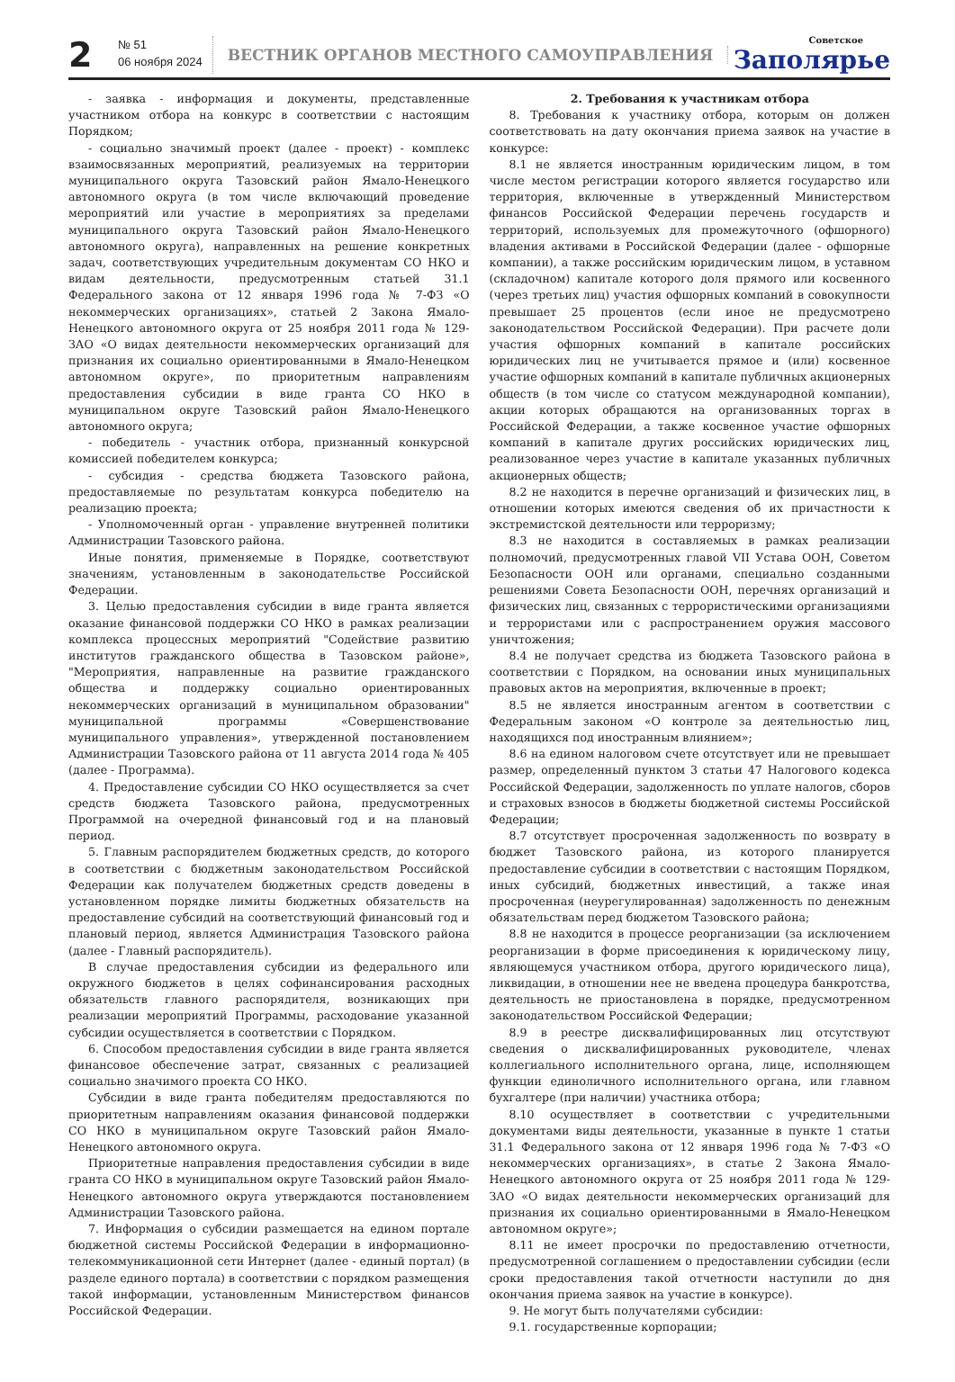2
№ 51
06 ноября 2024
ВЕСТНИК ОРГАНОВ МЕСТНОГО САМОУПРАВЛЕНИЯ
Советское
Заполярье
- заявка - информация и документы, представленные участником отбора на конкурс в соответствии с настоящим Порядком;
- социально значимый проект (далее - проект) - комплекс взаимосвязанных мероприятий, реализуемых на территории муниципального округа Тазовский район Ямало-Ненецкого автономного округа (в том числе включающий проведение мероприятий или участие в мероприятиях за пределами муниципального округа Тазовский район Ямало-Ненецкого автономного округа), направленных на решение конкретных задач, соответствующих учредительным документам СО НКО и видам деятельности, предусмотренным статьей 31.1 Федерального закона от 12 января 1996 года № 7-ФЗ «О некоммерческих организациях», статьей 2 Закона Ямало-Ненецкого автономного округа от 25 ноября 2011 года № 129-ЗАО «О видах деятельности некоммерческих организаций для признания их социально ориентированными в Ямало-Ненецком автономном округе», по приоритетным направлениям предоставления субсидии в виде гранта СО НКО в муниципальном округе Тазовский район Ямало-Ненецкого автономного округа;
- победитель - участник отбора, признанный конкурсной комиссией победителем конкурса;
- субсидия - средства бюджета Тазовского района, предоставляемые по результатам конкурса победителю на реализацию проекта;
- Уполномоченный орган - управление внутренней политики Администрации Тазовского района.
Иные понятия, применяемые в Порядке, соответствуют значениям, установленным в законодательстве Российской Федерации.
3. Целью предоставления субсидии в виде гранта является оказание финансовой поддержки СО НКО в рамках реализации комплекса процессных мероприятий "Содействие развитию институтов гражданского общества в Тазовском районе», "Мероприятия, направленные на развитие гражданского общества и поддержку социально ориентированных некоммерческих организаций в муниципальном образовании" муниципальной программы «Совершенствование муниципального управления», утвержденной постановлением Администрации Тазовского района от 11 августа 2014 года № 405 (далее - Программа).
4. Предоставление субсидии СО НКО осуществляется за счет средств бюджета Тазовского района, предусмотренных Программой на очередной финансовый год и на плановый период.
5. Главным распорядителем бюджетных средств, до которого в соответствии с бюджетным законодательством Российской Федерации как получателем бюджетных средств доведены в установленном порядке лимиты бюджетных обязательств на предоставление субсидий на соответствующий финансовый год и плановый период, является Администрация Тазовского района (далее - Главный распорядитель).
В случае предоставления субсидии из федерального или окружного бюджетов в целях софинансирования расходных обязательств главного распорядителя, возникающих при реализации мероприятий Программы, расходование указанной субсидии осуществляется в соответствии с Порядком.
6. Способом предоставления субсидии в виде гранта является финансовое обеспечение затрат, связанных с реализацией социально значимого проекта СО НКО.
Субсидии в виде гранта победителям предоставляются по приоритетным направлениям оказания финансовой поддержки СО НКО в муниципальном округе Тазовский район Ямало-Ненецкого автономного округа.
Приоритетные направления предоставления субсидии в виде гранта СО НКО в муниципальном округе Тазовский район Ямало-Ненецкого автономного округа утверждаются постановлением Администрации Тазовского района.
7. Информация о субсидии размещается на едином портале бюджетной системы Российской Федерации в информационно-телекоммуникационной сети Интернет (далее - единый портал) (в разделе единого портала) в соответствии с порядком размещения такой информации, установленным Министерством финансов Российской Федерации.
2. Требования к участникам отбора
8. Требования к участнику отбора, которым он должен соответствовать на дату окончания приема заявок на участие в конкурсе:
8.1 не является иностранным юридическим лицом, в том числе местом регистрации которого является государство или территория, включенные в утвержденный Министерством финансов Российской Федерации перечень государств и территорий, используемых для промежуточного (офшорного) владения активами в Российской Федерации (далее - офшорные компании), а также российским юридическим лицом, в уставном (складочном) капитале которого доля прямого или косвенного (через третьих лиц) участия офшорных компаний в совокупности превышает 25 процентов (если иное не предусмотрено законодательством Российской Федерации). При расчете доли участия офшорных компаний в капитале российских юридических лиц не учитывается прямое и (или) косвенное участие офшорных компаний в капитале публичных акционерных обществ (в том числе со статусом международной компании), акции которых обращаются на организованных торгах в Российской Федерации, а также косвенное участие офшорных компаний в капитале других российских юридических лиц, реализованное через участие в капитале указанных публичных акционерных обществ;
8.2 не находится в перечне организаций и физических лиц, в отношении которых имеются сведения об их причастности к экстремистской деятельности или терроризму;
8.3 не находится в составляемых в рамках реализации полномочий, предусмотренных главой VII Устава ООН, Советом Безопасности ООН или органами, специально созданными решениями Совета Безопасности ООН, перечнях организаций и физических лиц, связанных с террористическими организациями и террористами или с распространением оружия массового уничтожения;
8.4 не получает средства из бюджета Тазовского района в соответствии с Порядком, на основании иных муниципальных правовых актов на мероприятия, включенные в проект;
8.5 не является иностранным агентом в соответствии с Федеральным законом «О контроле за деятельностью лиц, находящихся под иностранным влиянием»;
8.6 на едином налоговом счете отсутствует или не превышает размер, определенный пунктом 3 статьи 47 Налогового кодекса Российской Федерации, задолженность по уплате налогов, сборов и страховых взносов в бюджеты бюджетной системы Российской Федерации;
8.7 отсутствует просроченная задолженность по возврату в бюджет Тазовского района, из которого планируется предоставление субсидии в соответствии с настоящим Порядком, иных субсидий, бюджетных инвестиций, а также иная просроченная (неурегулированная) задолженность по денежным обязательствам перед бюджетом Тазовского района;
8.8 не находится в процессе реорганизации (за исключением реорганизации в форме присоединения к юридическому лицу, являющемуся участником отбора, другого юридического лица), ликвидации, в отношении нее не введена процедура банкротства, деятельность не приостановлена в порядке, предусмотренном законодательством Российской Федерации;
8.9 в реестре дисквалифицированных лиц отсутствуют сведения о дисквалифицированных руководителе, членах коллегиального исполнительного органа, лице, исполняющем функции единоличного исполнительного органа, или главном бухгалтере (при наличии) участника отбора;
8.10 осуществляет в соответствии с учредительными документами виды деятельности, указанные в пункте 1 статьи 31.1 Федерального закона от 12 января 1996 года № 7-ФЗ «О некоммерческих организациях», в статье 2 Закона Ямало-Ненецкого автономного округа от 25 ноября 2011 года № 129-ЗАО «О видах деятельности некоммерческих организаций для признания их социально ориентированными в Ямало-Ненецком автономном округе»;
8.11 не имеет просрочки по предоставлению отчетности, предусмотренной соглашением о предоставлении субсидии (если сроки предоставления такой отчетности наступили до дня окончания приема заявок на участие в конкурсе).
9. Не могут быть получателями субсидии:
9.1. государственные корпорации;